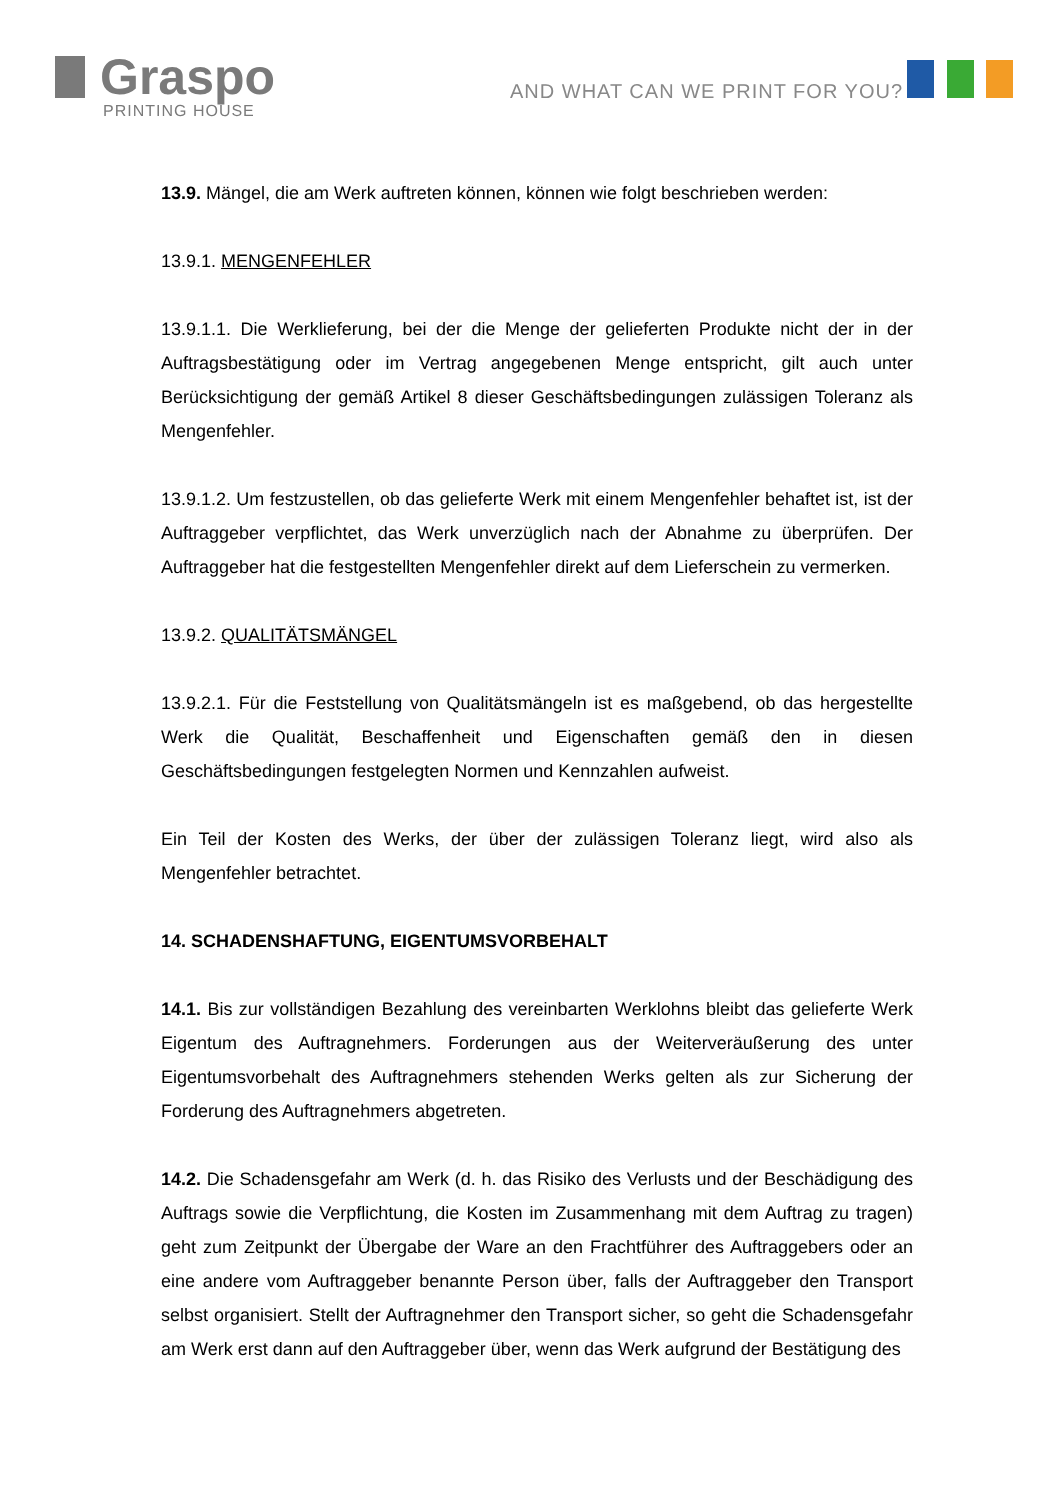Graspo
PRINTING HOUSE
AND WHAT CAN WE PRINT FOR YOU?
13.9. Mängel, die am Werk auftreten können, können wie folgt beschrieben werden:
13.9.1. MENGENFEHLER
13.9.1.1. Die Werklieferung, bei der die Menge der gelieferten Produkte nicht der in der Auftragsbestätigung oder im Vertrag angegebenen Menge entspricht, gilt auch unter Berücksichtigung der gemäß Artikel 8 dieser Geschäftsbedingungen zulässigen Toleranz als Mengenfehler.
13.9.1.2. Um festzustellen, ob das gelieferte Werk mit einem Mengenfehler behaftet ist, ist der Auftraggeber verpflichtet, das Werk unverzüglich nach der Abnahme zu überprüfen. Der Auftraggeber hat die festgestellten Mengenfehler direkt auf dem Lieferschein zu vermerken.
13.9.2. QUALITÄTSMÄNGEL
13.9.2.1. Für die Feststellung von Qualitätsmängeln ist es maßgebend, ob das hergestellte Werk die Qualität, Beschaffenheit und Eigenschaften gemäß den in diesen Geschäftsbedingungen festgelegten Normen und Kennzahlen aufweist.
Ein Teil der Kosten des Werks, der über der zulässigen Toleranz liegt, wird also als Mengenfehler betrachtet.
14. SCHADENSHAFTUNG, EIGENTUMSVORBEHALT
14.1. Bis zur vollständigen Bezahlung des vereinbarten Werklohns bleibt das gelieferte Werk Eigentum des Auftragnehmers. Forderungen aus der Weiterveräußerung des unter Eigentumsvorbehalt des Auftragnehmers stehenden Werks gelten als zur Sicherung der Forderung des Auftragnehmers abgetreten.
14.2. Die Schadensgefahr am Werk (d. h. das Risiko des Verlusts und der Beschädigung des Auftrags sowie die Verpflichtung, die Kosten im Zusammenhang mit dem Auftrag zu tragen) geht zum Zeitpunkt der Übergabe der Ware an den Frachtführer des Auftraggebers oder an eine andere vom Auftraggeber benannte Person über, falls der Auftraggeber den Transport selbst organisiert. Stellt der Auftragnehmer den Transport sicher, so geht die Schadensgefahr am Werk erst dann auf den Auftraggeber über, wenn das Werk aufgrund der Bestätigung des